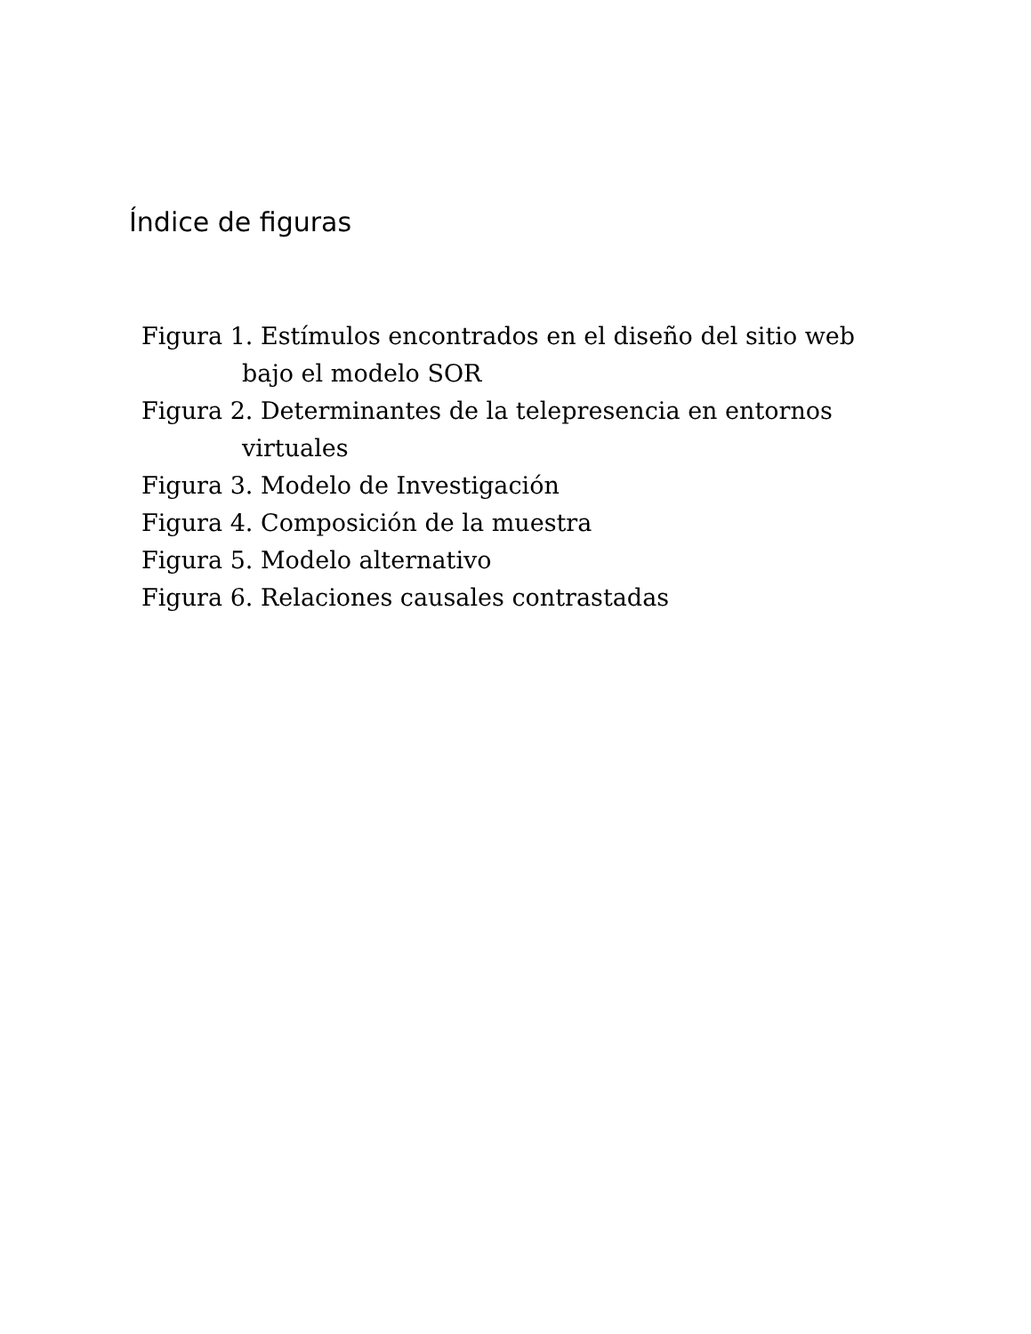Índice de figuras
Figura 1. Estímulos encontrados en el diseño del sitio web bajo el modelo SOR
Figura 2. Determinantes de la telepresencia en entornos virtuales
Figura 3. Modelo de Investigación
Figura 4. Composición de la muestra
Figura 5. Modelo alternativo
Figura 6. Relaciones causales contrastadas